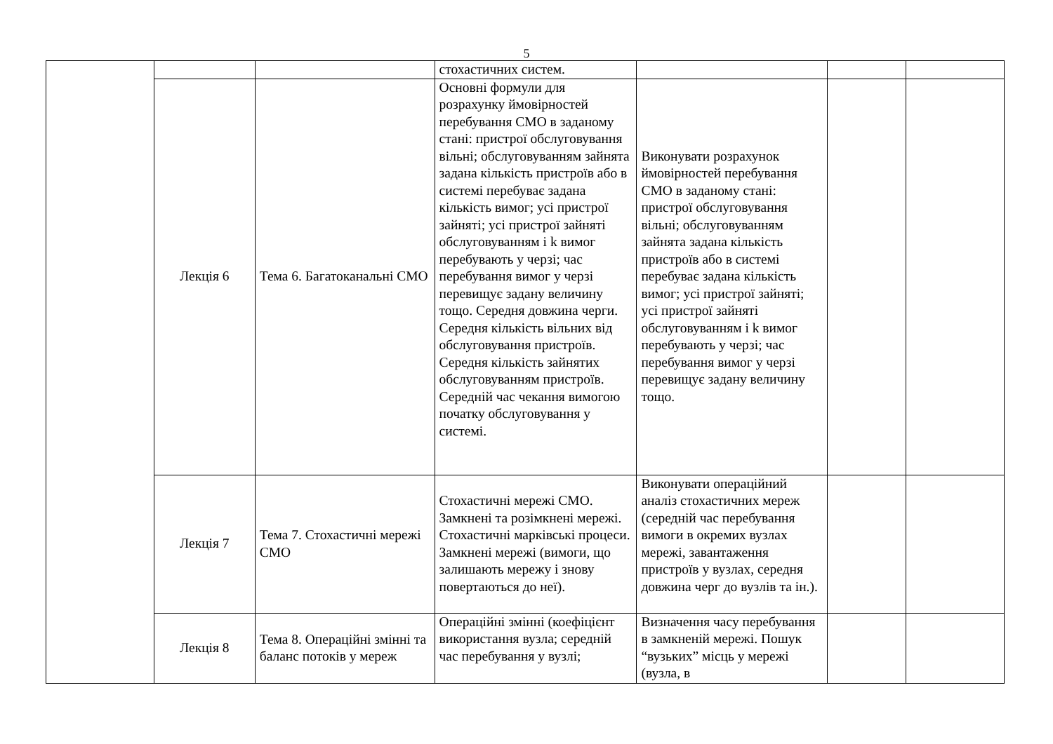5
| | | | стохастичних систем. | | | |
| | Лекція 6 | Тема 6. Багатоканальні СМО | Основні формули для розрахунку ймовірностей перебування СМО в заданому стані: пристрої обслуговування вільні; обслуговуванням зайнята задана кількість пристроїв або в системі перебуває задана кількість вимог; усі пристрої зайняті; усі пристрої зайняті обслуговуванням і k вимог перебувають у черзі; час перебування вимог у черзі перевищує задану величину тощо. Середня довжина черги. Середня кількість вільних від обслуговування пристроїв. Середня кількість зайнятих обслуговуванням пристроїв. Середній час чекання вимогою початку обслуговування у системі. | Виконувати розрахунок ймовірностей перебування СМО в заданому стані: пристрої обслуговування вільні; обслуговуванням зайнята задана кількість пристроїв або в системі перебуває задана кількість вимог; усі пристрої зайняті; усі пристрої зайняті обслуговуванням і k вимог перебувають у черзі; час перебування вимог у черзі перевищує задану величину тощо. | | |
| | Лекція 7 | Тема 7. Стохастичні мережі СМО | Стохастичні мережі СМО. Замкнені та розімкнені мережі. Стохастичні марківські процеси. Замкнені мережі (вимоги, що залишають мережу і знову повертаються до неї). | Виконувати операційний аналіз стохастичних мереж (середній час перебування вимоги в окремих вузлах мережі, завантаження пристроїв у вузлах, середня довжина черг до вузлів та ін.). | | |
| | Лекція 8 | Тема 8. Операційні змінні та баланс потоків у мереж | Операційні змінні (коефіцієнт використання вузла; середній час перебування у вузлі; | Визначення часу перебування в замкненій мережі. Пошук “вузьких” місць у мережі (вузла, в | | |